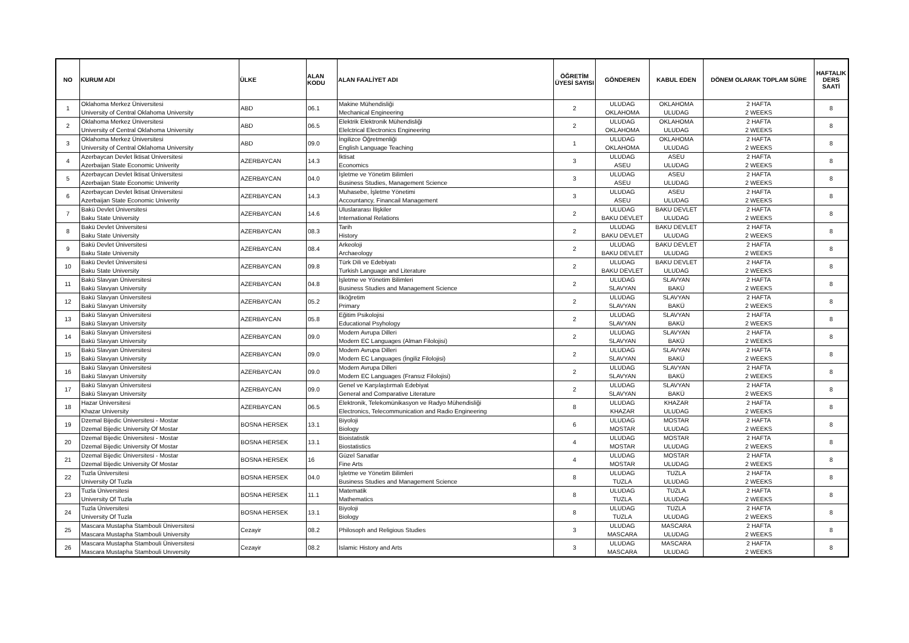| NO | KURUM ADI | ÜLKE | ALAN KODU | ALAN FAALİYET ADI | ÖĞRETİM ÜYESİ SAYISI | GÖNDEREN | KABUL EDEN | DÖNEM OLARAK TOPLAM SÜRE | HAFTALIK DERS SAATİ |
| --- | --- | --- | --- | --- | --- | --- | --- | --- | --- |
| 1 | Oklahoma Merkez Üniversitesi University of Central Oklahoma University | ABD | 06.1 | Makine Mühendisliği Mechanical Engineering | 2 | ULUDAG OKLAHOMA | OKLAHOMA ULUDAG | 2 HAFTA 2 WEEKS | 8 |
| 2 | Oklahoma Merkez Üniversitesi University of Central Oklahoma University | ABD | 06.5 | Elektrik Elektronik Mühendisliği Elelctrical Electronics Engineering | 2 | ULUDAG OKLAHOMA | OKLAHOMA ULUDAG | 2 HAFTA 2 WEEKS | 8 |
| 3 | Oklahoma Merkez Üniversitesi University of Central Oklahoma University | ABD | 09.0 | İngilizce Öğretmenliği English Language Teaching | 1 | ULUDAG OKLAHOMA | OKLAHOMA ULUDAG | 2 HAFTA 2 WEEKS | 8 |
| 4 | Azerbaycan Devlet İktisat Üniversitesi Azerbaijan State Economic Univerity | AZERBAYCAN | 14.3 | İktisat Economics | 3 | ULUDAG ASEU | ASEU ULUDAG | 2 HAFTA 2 WEEKS | 8 |
| 5 | Azerbaycan Devlet İktisat Üniversitesi Azerbaijan State Economic Univerity | AZERBAYCAN | 04.0 | İşletme ve Yönetim Bilimleri Business Studies, Management Science | 3 | ULUDAG ASEU | ASEU ULUDAG | 2 HAFTA 2 WEEKS | 8 |
| 6 | Azerbaycan Devlet İktisat Üniversitesi Azerbaijan State Economic Univerity | AZERBAYCAN | 14.3 | Muhasebe, İşletme Yönetimi Accountancy, Financail Management | 3 | ULUDAG ASEU | ASEU ULUDAG | 2 HAFTA 2 WEEKS | 8 |
| 7 | Bakü Devlet Üniversitesi Baku State University | AZERBAYCAN | 14.6 | Uluslararası İlişkiler International Relations | 2 | ULUDAG BAKU DEVLET | BAKU DEVLET ULUDAG | 2 HAFTA 2 WEEKS | 8 |
| 8 | Bakü Devlet Üniversitesi Baku State University | AZERBAYCAN | 08.3 | Tarih History | 2 | ULUDAG BAKU DEVLET | BAKU DEVLET ULUDAG | 2 HAFTA 2 WEEKS | 8 |
| 9 | Bakü Devlet Üniversitesi Baku State University | AZERBAYCAN | 08.4 | Arkeoloji Archaeology | 2 | ULUDAG BAKU DEVLET | BAKU DEVLET ULUDAG | 2 HAFTA 2 WEEKS | 8 |
| 10 | Bakü Devlet Üniversitesi Baku State University | AZERBAYCAN | 09.8 | Türk Dili ve Edebiyatı Turkish Language and Literature | 2 | ULUDAG BAKU DEVLET | BAKU DEVLET ULUDAG | 2 HAFTA 2 WEEKS | 8 |
| 11 | Bakü Slavyan Üniversitesi Bakü Slavyan University | AZERBAYCAN | 04.8 | İşletme ve Yönetim Bilimleri Business Studies and Management Science | 2 | ULUDAG SLAVYAN | SLAVYAN BAKÜ | 2 HAFTA 2 WEEKS | 8 |
| 12 | Bakü Slavyan Üniversitesi Bakü Slavyan University | AZERBAYCAN | 05.2 | İlköğretim Primary | 2 | ULUDAG SLAVYAN | SLAVYAN BAKÜ | 2 HAFTA 2 WEEKS | 8 |
| 13 | Bakü Slavyan Üniversitesi Bakü Slavyan University | AZERBAYCAN | 05.8 | Eğitim Psikolojisi Educational Psyhology | 2 | ULUDAG SLAVYAN | SLAVYAN BAKÜ | 2 HAFTA 2 WEEKS | 8 |
| 14 | Bakü Slavyan Üniversitesi Bakü Slavyan University | AZERBAYCAN | 09.0 | Modern Avrupa Dilleri Modern EC Languages (Alman Filolojisi) | 2 | ULUDAG SLAVYAN | SLAVYAN BAKÜ | 2 HAFTA 2 WEEKS | 8 |
| 15 | Bakü Slavyan Üniversitesi Bakü Slavyan University | AZERBAYCAN | 09.0 | Modern Avrupa Dilleri Modern EC Languages (İngiliz Filolojisi) | 2 | ULUDAG SLAVYAN | SLAVYAN BAKÜ | 2 HAFTA 2 WEEKS | 8 |
| 16 | Bakü Slavyan Üniversitesi Bakü Slavyan University | AZERBAYCAN | 09.0 | Modern Avrupa Dilleri Modern EC Languages (Fransız Filolojisi) | 2 | ULUDAG SLAVYAN | SLAVYAN BAKÜ | 2 HAFTA 2 WEEKS | 8 |
| 17 | Bakü Slavyan Üniversitesi Bakü Slavyan University | AZERBAYCAN | 09.0 | Genel ve Karşılaştırmalı Edebiyat General and Comparative Literature | 2 | ULUDAG SLAVYAN | SLAVYAN BAKÜ | 2 HAFTA 2 WEEKS | 8 |
| 18 | Hazar Üniversitesi Khazar University | AZERBAYCAN | 06.5 | Elektronik, Telekomünikasyon ve Radyo Mühendisliği Electronics, Telecommunication and Radio Engineering | 8 | ULUDAG KHAZAR | KHAZAR ULUDAG | 2 HAFTA 2 WEEKS | 8 |
| 19 | Dzemal Bijedic Üniversitesi - Mostar Dzemal Bijedic University Of Mostar | BOSNA HERSEK | 13.1 | Biyoloji Biology | 6 | ULUDAG MOSTAR | MOSTAR ULUDAG | 2 HAFTA 2 WEEKS | 8 |
| 20 | Dzemal Bijedic Üniversitesi - Mostar Dzemal Bijedic University Of Mostar | BOSNA HERSEK | 13.1 | Bioistatistik Biostatistics | 4 | ULUDAG MOSTAR | MOSTAR ULUDAG | 2 HAFTA 2 WEEKS | 8 |
| 21 | Dzemal Bijedic Üniversitesi - Mostar Dzemal Bijedic University Of Mostar | BOSNA HERSEK | 16 | Güzel Sanatlar Fine Arts | 4 | ULUDAG MOSTAR | MOSTAR ULUDAG | 2 HAFTA 2 WEEKS | 8 |
| 22 | Tuzla Üniversitesi University Of Tuzla | BOSNA HERSEK | 04.0 | İşletme ve Yönetim Bilimleri Business Studies and Management Science | 8 | ULUDAG TUZLA | TUZLA ULUDAG | 2 HAFTA 2 WEEKS | 8 |
| 23 | Tuzla Üniversitesi University Of Tuzla | BOSNA HERSEK | 11.1 | Matematik Mathematics | 8 | ULUDAG TUZLA | TUZLA ULUDAG | 2 HAFTA 2 WEEKS | 8 |
| 24 | Tuzla Üniversitesi University Of Tuzla | BOSNA HERSEK | 13.1 | Biyoloji Biology | 8 | ULUDAG TUZLA | TUZLA ULUDAG | 2 HAFTA 2 WEEKS | 8 |
| 25 | Mascara Mustapha Stambouli Üniversitesi Mascara Mustapha Stambouli University | Cezayir | 08.2 | Philosoph and Religious Studies | 3 | ULUDAG MASCARA | MASCARA ULUDAG | 2 HAFTA 2 WEEKS | 8 |
| 26 | Mascara Mustapha Stambouli Üniversitesi Mascara Mustapha Stambouli Unıversity | Cezayir | 08.2 | Islamic History and Arts | 3 | ULUDAG MASCARA | MASCARA ULUDAG | 2 HAFTA 2 WEEKS | 8 |